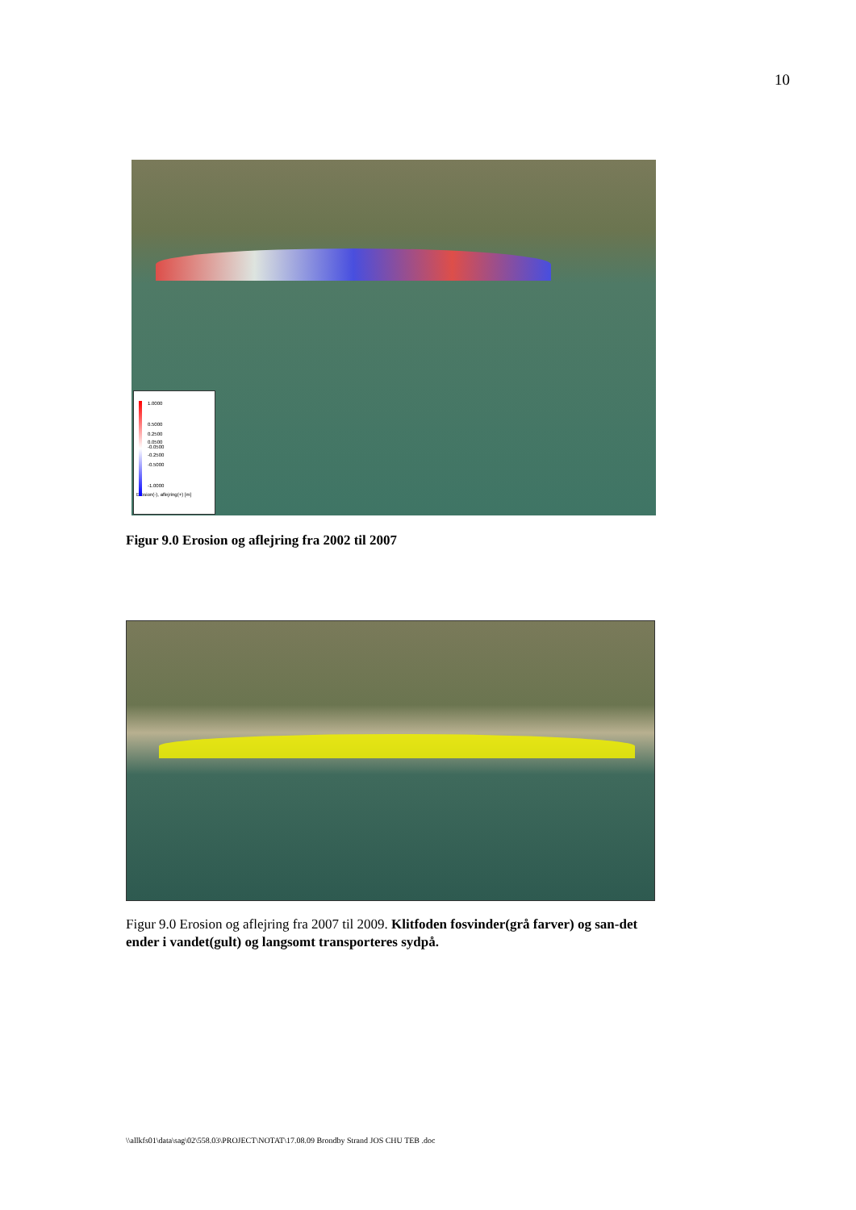10
1.0000
0.5000
0.2500
0.0500
-0.0500
-0.2500
-0.5000
-1.0000
Erosion(-), aflejring(+) [m]
Figur 9.0 Erosion og aflejring fra 2002 til 2007
Figur 9.0 Erosion og aflejring fra 2007 til 2009. Klitfoden fosvinder(grå farver) og san-det ender i vandet(gult) og langsomt transporteres sydpå.
\\allkfs01\data\sag\02\558.03\PROJECT\NOTAT\17.08.09 Brondby Strand JOS CHU TEB .doc